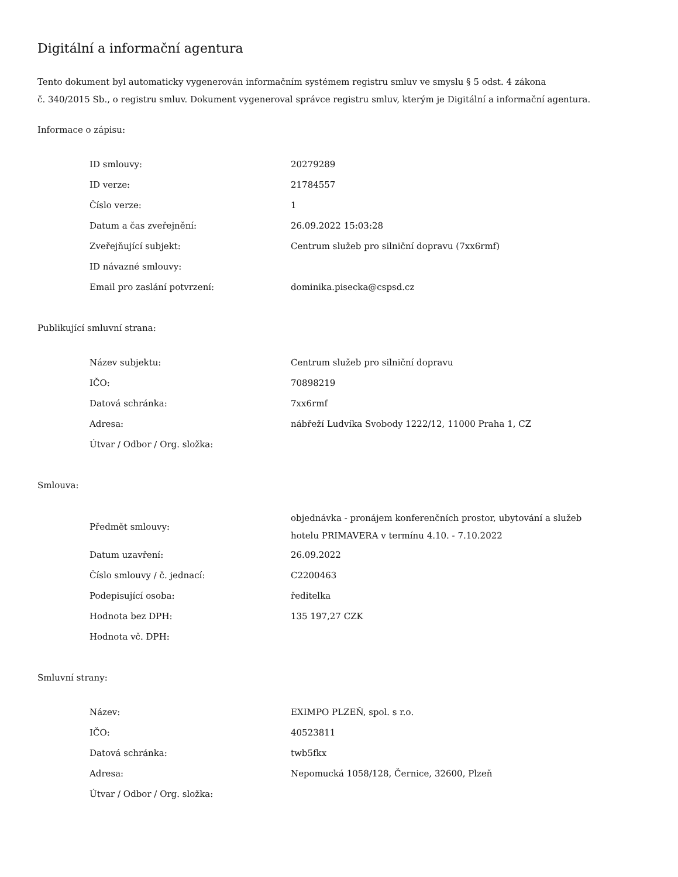Digitální a informační agentura
Tento dokument byl automaticky vygenerován informačním systémem registru smluv ve smyslu § 5 odst. 4 zákona
č. 340/2015 Sb., o registru smluv. Dokument vygeneroval správce registru smluv, kterým je Digitální a informační agentura.
Informace o zápisu:
| ID smlouvy: | 20279289 |
| ID verze: | 21784557 |
| Číslo verze: | 1 |
| Datum a čas zveřejnění: | 26.09.2022 15:03:28 |
| Zveřejňující subjekt: | Centrum služeb pro silniční dopravu (7xx6rmf) |
| ID návazné smlouvy: | |
| Email pro zaslání potvrzení: | dominika.pisecka@cspsd.cz |
Publikující smluvní strana:
| Název subjektu: | Centrum služeb pro silniční dopravu |
| IČO: | 70898219 |
| Datová schránka: | 7xx6rmf |
| Adresa: | nábřeží Ludvíka Svobody 1222/12, 11000 Praha 1, CZ |
| Útvar / Odbor / Org. složka: | |
Smlouva:
| Předmět smlouvy: | objednávka - pronájem konferenčních prostor, ubytování a služeb hotelu PRIMAVERA v termínu 4.10. - 7.10.2022 |
| Datum uzavření: | 26.09.2022 |
| Číslo smlouvy / č. jednací: | C2200463 |
| Podepisující osoba: | ředitelka |
| Hodnota bez DPH: | 135 197,27 CZK |
| Hodnota vč. DPH: | |
Smluvní strany:
| Název: | EXIMPO PLZEŇ, spol. s r.o. |
| IČO: | 40523811 |
| Datová schránka: | twb5fkx |
| Adresa: | Nepomucká 1058/128, Černice, 32600, Plzeň |
| Útvar / Odbor / Org. složka: | |